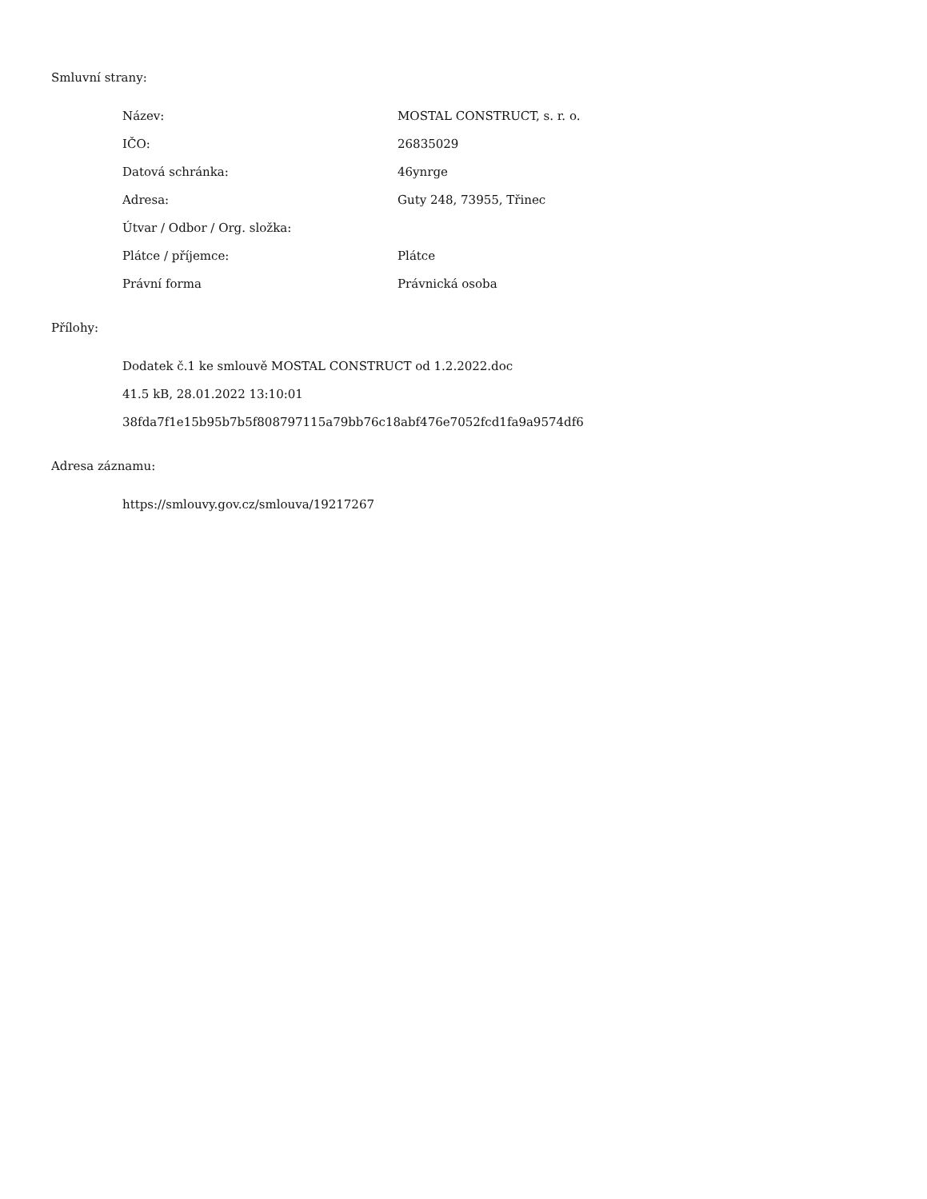Smluvní strany:
| Název: | MOSTAL CONSTRUCT, s. r. o. |
| IČO: | 26835029 |
| Datová schránka: | 46ynrge |
| Adresa: | Guty 248, 73955, Třinec |
| Útvar / Odbor / Org. složka: | |
| Plátce / příjemce: | Plátce |
| Právní forma | Právnická osoba |
Přílohy:
Dodatek č.1 ke smlouvě MOSTAL CONSTRUCT od 1.2.2022.doc
41.5 kB, 28.01.2022 13:10:01
38fda7f1e15b95b7b5f808797115a79bb76c18abf476e7052fcd1fa9a9574df6
Adresa záznamu:
https://smlouvy.gov.cz/smlouva/19217267